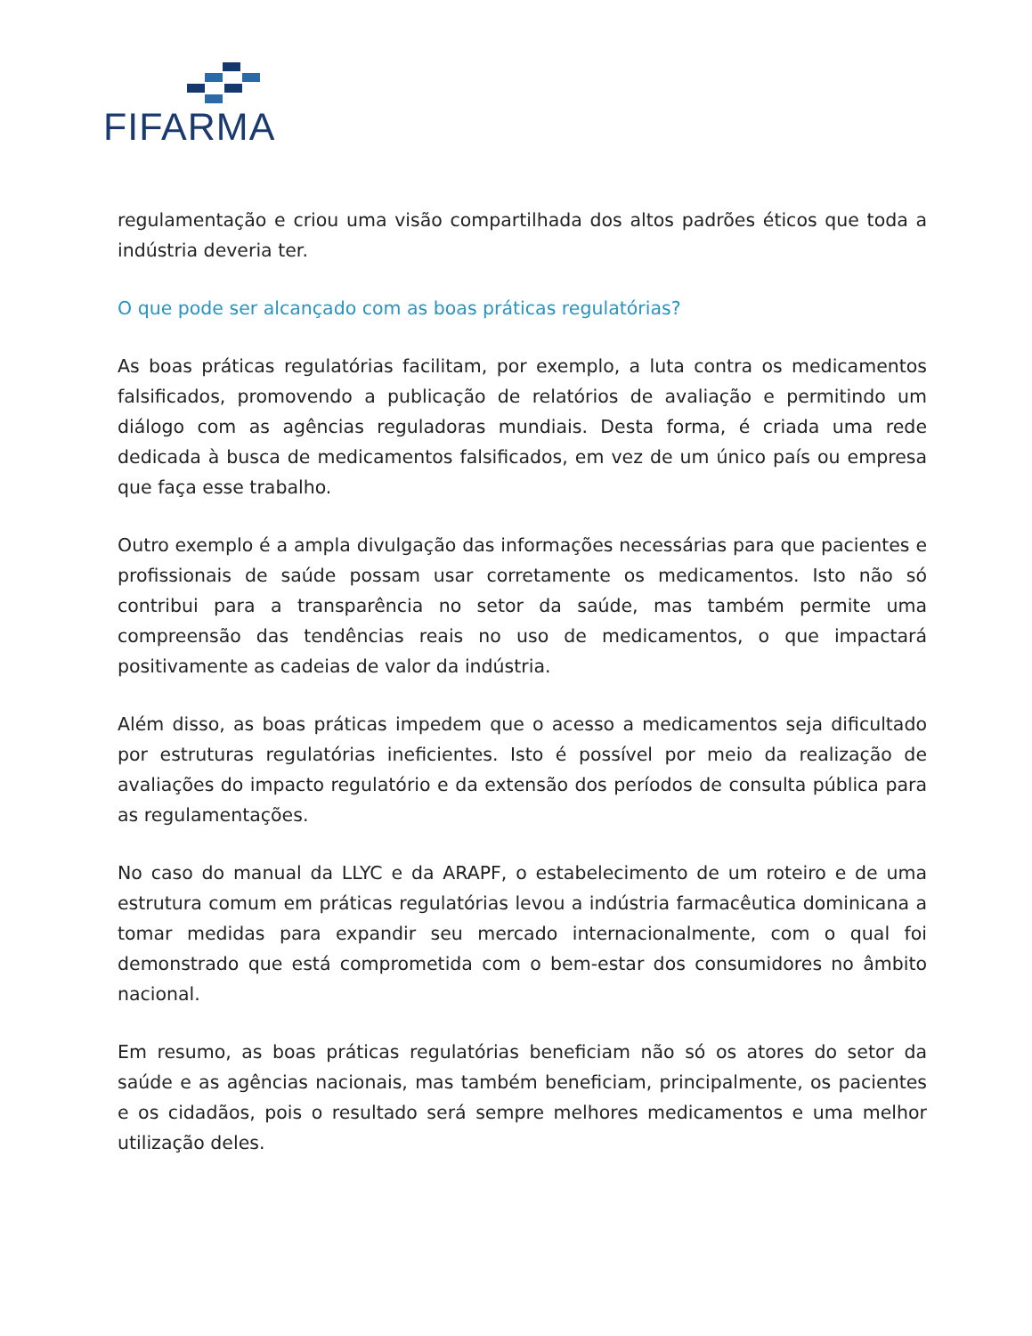FIFARMA
regulamentação e criou uma visão compartilhada dos altos padrões éticos que toda a indústria deveria ter.
O que pode ser alcançado com as boas práticas regulatórias?
As boas práticas regulatórias facilitam, por exemplo, a luta contra os medicamentos falsificados, promovendo a publicação de relatórios de avaliação e permitindo um diálogo com as agências reguladoras mundiais. Desta forma, é criada uma rede dedicada à busca de medicamentos falsificados, em vez de um único país ou empresa que faça esse trabalho.
Outro exemplo é a ampla divulgação das informações necessárias para que pacientes e profissionais de saúde possam usar corretamente os medicamentos. Isto não só contribui para a transparência no setor da saúde, mas também permite uma compreensão das tendências reais no uso de medicamentos, o que impactará positivamente as cadeias de valor da indústria.
Além disso, as boas práticas impedem que o acesso a medicamentos seja dificultado por estruturas regulatórias ineficientes. Isto é possível por meio da realização de avaliações do impacto regulatório e da extensão dos períodos de consulta pública para as regulamentações.
No caso do manual da LLYC e da ARAPF, o estabelecimento de um roteiro e de uma estrutura comum em práticas regulatórias levou a indústria farmacêutica dominicana a tomar medidas para expandir seu mercado internacionalmente, com o qual foi demonstrado que está comprometida com o bem-estar dos consumidores no âmbito nacional.
Em resumo, as boas práticas regulatórias beneficiam não só os atores do setor da saúde e as agências nacionais, mas também beneficiam, principalmente, os pacientes e os cidadãos, pois o resultado será sempre melhores medicamentos e uma melhor utilização deles.